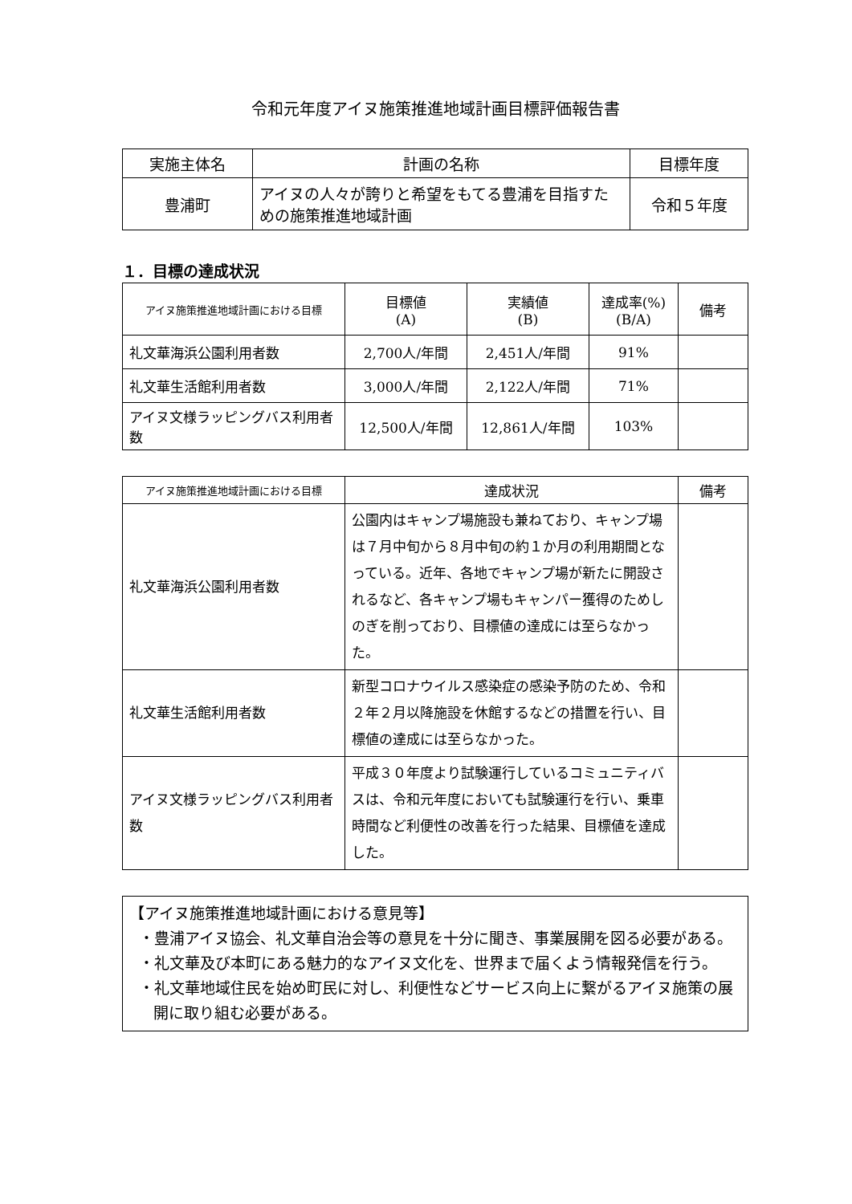令和元年度アイヌ施策推進地域計画目標評価報告書
| 実施主体名 | 計画の名称 | 目標年度 |
| --- | --- | --- |
| 豊浦町 | アイヌの人々が誇りと希望をもてる豊浦を目指すための施策推進地域計画 | 令和５年度 |
１．目標の達成状況
| アイヌ施策推進地域計画における目標 | 目標値 (A) | 実績値 (B) | 達成率(%) (B/A) | 備考 |
| --- | --- | --- | --- | --- |
| 礼文華海浜公園利用者数 | 2,700人/年間 | 2,451人/年間 | 91% | |
| 礼文華生活館利用者数 | 3,000人/年間 | 2,122人/年間 | 71% | |
| アイヌ文様ラッピングバス利用者数 | 12,500人/年間 | 12,861人/年間 | 103% | |
| アイヌ施策推進地域計画における目標 | 達成状況 | 備考 |
| --- | --- | --- |
| 礼文華海浜公園利用者数 | 公園内はキャンプ場施設も兼ねており、キャンプ場は７月中旬から８月中旬の約１か月の利用期間となっている。近年、各地でキャンプ場が新たに開設されるなど、各キャンプ場もキャンパー獲得のためしのぎを削っており、目標値の達成には至らなかった。 | |
| 礼文華生活館利用者数 | 新型コロナウイルス感染症の感染予防のため、令和２年２月以降施設を休館するなどの措置を行い、目標値の達成には至らなかった。 | |
| アイヌ文様ラッピングバス利用者数 | 平成３０年度より試験運行しているコミュニティバスは、令和元年度においても試験運行を行い、乗車時間など利便性の改善を行った結果、目標値を達成した。 | |
【アイヌ施策推進地域計画における意見等】
・豊浦アイヌ協会、礼文華自治会等の意見を十分に聞き、事業展開を図る必要がある。
・礼文華及び本町にある魅力的なアイヌ文化を、世界まで届くよう情報発信を行う。
・礼文華地域住民を始め町民に対し、利便性などサービス向上に繋がるアイヌ施策の展開に取り組む必要がある。